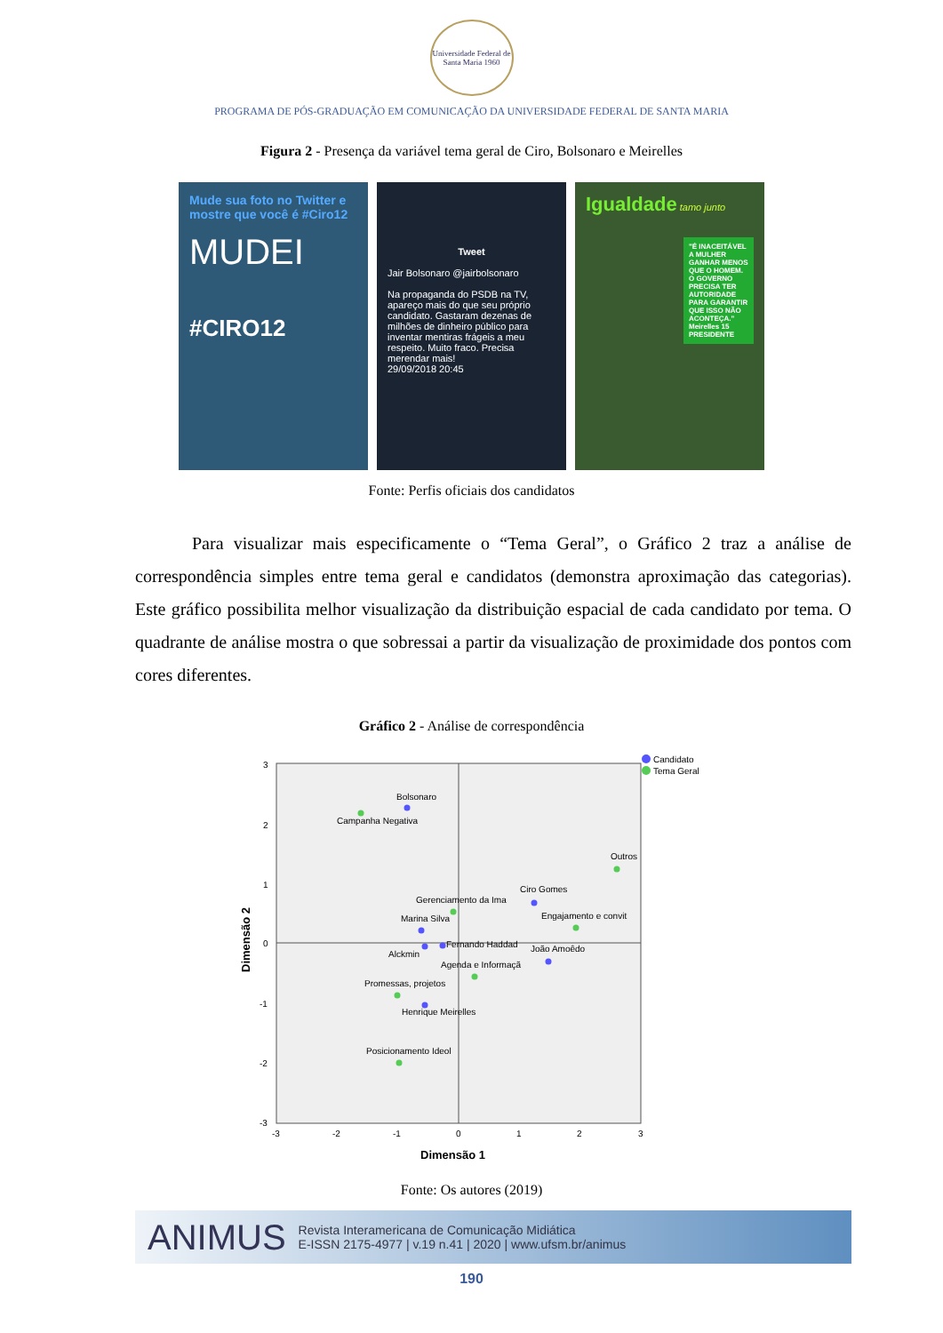Universidade Federal de Santa Maria 1960
PROGRAMA DE PÓS-GRADUAÇÃO EM COMUNICAÇÃO DA UNIVERSIDADE FEDERAL DE SANTA MARIA
Figura 2 - Presença da variável tema geral de Ciro, Bolsonaro e Meirelles
Mude sua foto no Twitter e mostre que você é #Ciro12
MUDEI
#CIRO12
Tweet
Jair Bolsonaro @jairbolsonaro
Na propaganda do PSDB na TV, apareço mais do que seu próprio candidato. Gastaram dezenas de milhões de dinheiro público para inventar mentiras frágeis a meu respeito. Muito fraco. Precisa merendar mais!
29/09/2018 20:45
Igualdade tamo junto
"É INACEITÁVEL A MULHER GANHAR MENOS QUE O HOMEM. O GOVERNO PRECISA TER AUTORIDADE PARA GARANTIR QUE ISSO NÃO ACONTEÇA." Meirelles 15 PRESIDENTE
Fonte: Perfis oficiais dos candidatos
Para visualizar mais especificamente o “Tema Geral”, o Gráfico 2 traz a análise de correspondência simples entre tema geral e candidatos (demonstra aproximação das categorias). Este gráfico possibilita melhor visualização da distribuição espacial de cada candidato por tema. O quadrante de análise mostra o que sobressai a partir da visualização de proximidade dos pontos com cores diferentes.
Gráfico 2 - Análise de correspondência
3
2
1
0
-1
-2
-3
-3
-2
-1
0
1
2
3
Dimensão 1
Dimensão 2
Candidato
Tema Geral
Bolsonaro
Campanha Negativa
Outros
Ciro Gomes
Gerenciamento da Ima
Engajamento e convit
Marina Silva
Fernando Haddad
João Amoêdo
Alckmin
Agenda e Informaçã
Promessas, projetos
Henrique Meirelles
Posicionamento Ideol
Fonte: Os autores (2019)
ANIMUS Revista Interamericana de Comunicação Midiática
E-ISSN 2175-4977 | v.19 n.41 | 2020 | www.ufsm.br/animus
190